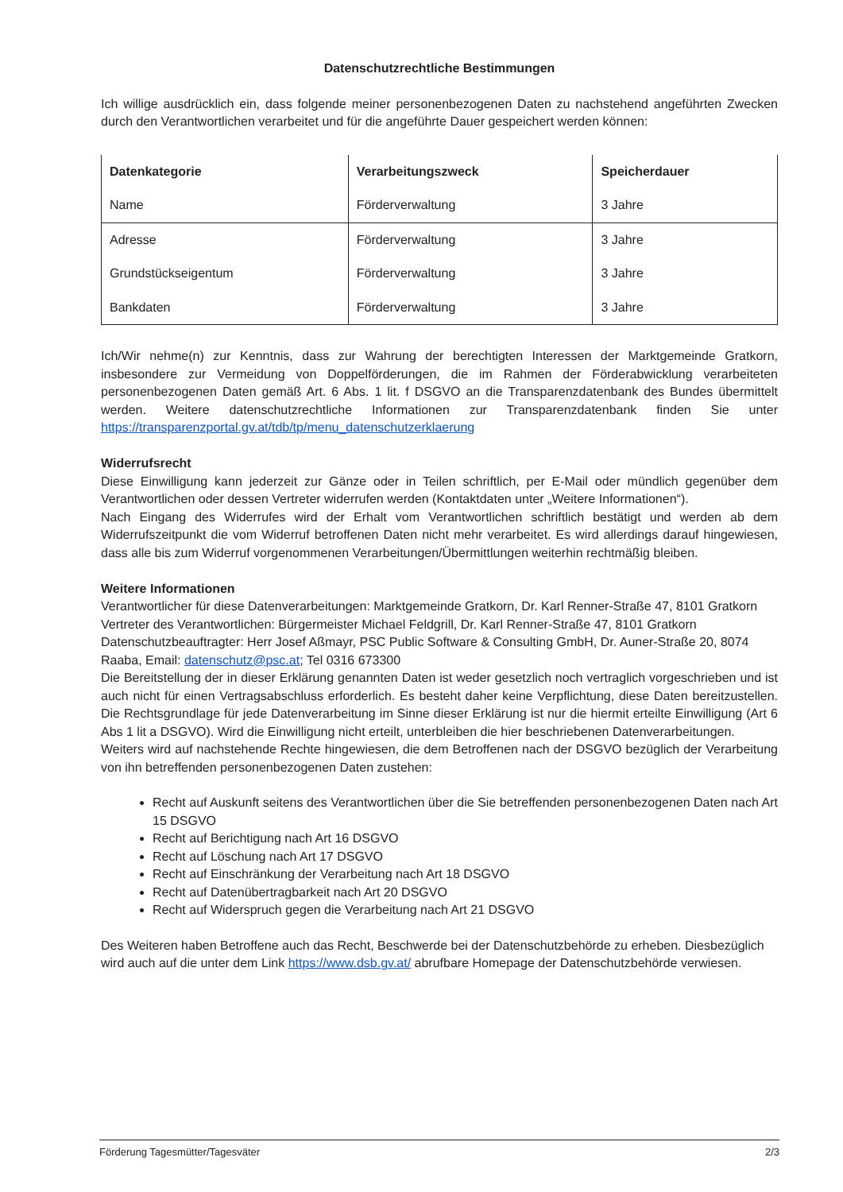Datenschutzrechtliche Bestimmungen
Ich willige ausdrücklich ein, dass folgende meiner personenbezogenen Daten zu nachstehend angeführten Zwecken durch den Verantwortlichen verarbeitet und für die angeführte Dauer gespeichert werden können:
| Datenkategorie | Verarbeitungszweck | Speicherdauer |
| --- | --- | --- |
| Name | Förderverwaltung | 3 Jahre |
| Adresse | Förderverwaltung | 3 Jahre |
| Grundstückseigentum | Förderverwaltung | 3 Jahre |
| Bankdaten | Förderverwaltung | 3 Jahre |
Ich/Wir nehme(n) zur Kenntnis, dass zur Wahrung der berechtigten Interessen der Marktgemeinde Gratkorn, insbesondere zur Vermeidung von Doppelförderungen, die im Rahmen der Förderabwicklung verarbeiteten personenbezogenen Daten gemäß Art. 6 Abs. 1 lit. f DSGVO an die Transparenzdatenbank des Bundes übermittelt werden. Weitere datenschutzrechtliche Informationen zur Transparenzdatenbank finden Sie unter https://transparenzportal.gv.at/tdb/tp/menu_datenschutzerklaerung
Widerrufsrecht
Diese Einwilligung kann jederzeit zur Gänze oder in Teilen schriftlich, per E-Mail oder mündlich gegenüber dem Verantwortlichen oder dessen Vertreter widerrufen werden (Kontaktdaten unter „Weitere Informationen“).
Nach Eingang des Widerrufes wird der Erhalt vom Verantwortlichen schriftlich bestätigt und werden ab dem Widerrufszeitpunkt die vom Widerruf betroffenen Daten nicht mehr verarbeitet. Es wird allerdings darauf hingewiesen, dass alle bis zum Widerruf vorgenommenen Verarbeitungen/Übermittlungen weiterhin rechtmäßig bleiben.
Weitere Informationen
Verantwortlicher für diese Datenverarbeitungen: Marktgemeinde Gratkorn, Dr. Karl Renner-Straße 47, 8101 Gratkorn
Vertreter des Verantwortlichen: Bürgermeister Michael Feldgrill, Dr. Karl Renner-Straße 47, 8101 Gratkorn
Datenschutzbeauftragter: Herr Josef Aßmayr, PSC Public Software & Consulting GmbH, Dr. Auner-Straße 20, 8074 Raaba, Email: datenschutz@psc.at; Tel 0316 673300
Die Bereitstellung der in dieser Erklärung genannten Daten ist weder gesetzlich noch vertraglich vorgeschrieben und ist auch nicht für einen Vertragsabschluss erforderlich. Es besteht daher keine Verpflichtung, diese Daten bereitzustellen. Die Rechtsgrundlage für jede Datenverarbeitung im Sinne dieser Erklärung ist nur die hiermit erteilte Einwilligung (Art 6 Abs 1 lit a DSGVO). Wird die Einwilligung nicht erteilt, unterbleiben die hier beschriebenen Datenverarbeitungen.
Weiters wird auf nachstehende Rechte hingewiesen, die dem Betroffenen nach der DSGVO bezüglich der Verarbeitung von ihn betreffenden personenbezogenen Daten zustehen:
Recht auf Auskunft seitens des Verantwortlichen über die Sie betreffenden personenbezogenen Daten nach Art 15 DSGVO
Recht auf Berichtigung nach Art 16 DSGVO
Recht auf Löschung nach Art 17 DSGVO
Recht auf Einschränkung der Verarbeitung nach Art 18 DSGVO
Recht auf Datenübertragbarkeit nach Art 20 DSGVO
Recht auf Widerspruch gegen die Verarbeitung nach Art 21 DSGVO
Des Weiteren haben Betroffene auch das Recht, Beschwerde bei der Datenschutzbehörde zu erheben. Diesbezüglich wird auch auf die unter dem Link https://www.dsb.gv.at/ abrufbare Homepage der Datenschutzbehörde verwiesen.
Förderung Tagesmütter/Tagesväter 2/3